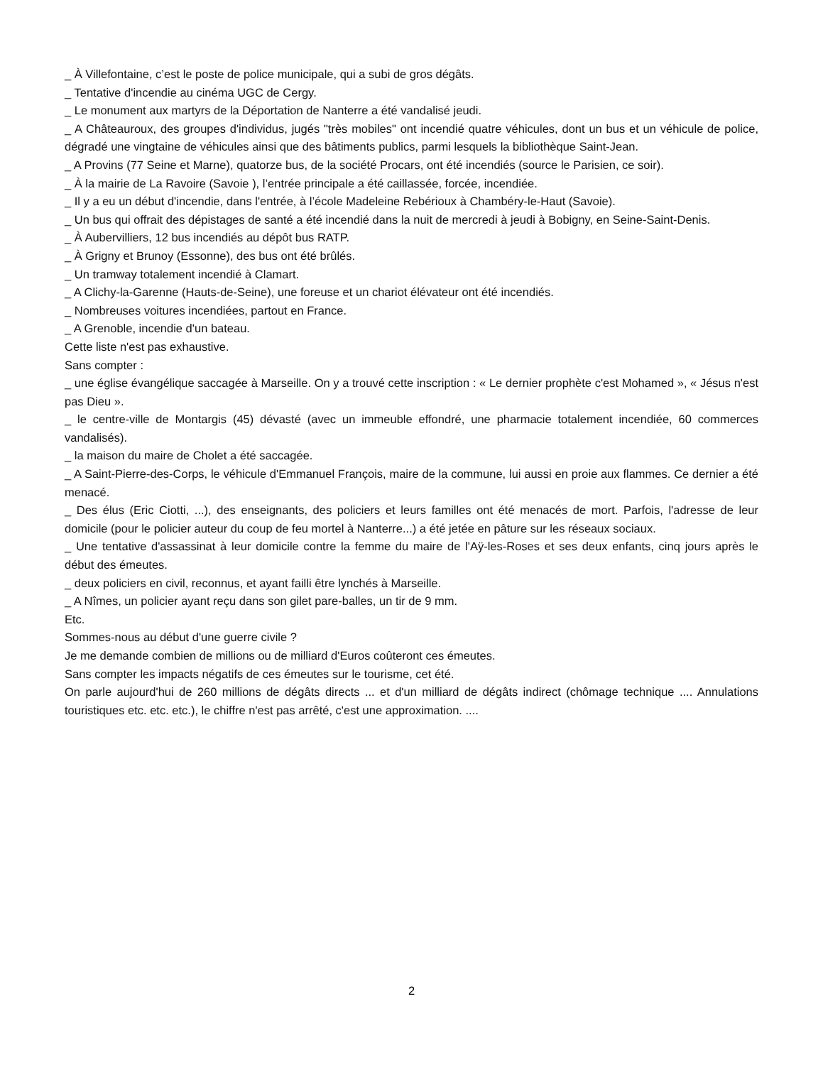_ À Villefontaine, c’est le poste de police municipale, qui a subi de gros dégâts.
_ Tentative d'incendie au cinéma UGC de Cergy.
_ Le monument aux martyrs de la Déportation de Nanterre a été vandalisé jeudi.
_ A Châteauroux, des groupes d'individus, jugés "très mobiles" ont incendié quatre véhicules, dont un bus et un véhicule de police, dégradé une vingtaine de véhicules ainsi que des bâtiments publics, parmi lesquels la bibliothèque Saint-Jean.
_ A Provins (77 Seine et Marne), quatorze bus, de la société Procars, ont été incendiés (source le Parisien, ce soir).
_ À la mairie de La Ravoire (Savoie ), l’entrée principale a été caillassée, forcée, incendiée.
_ Il y a eu un début d'incendie, dans l'entrée, à l’école Madeleine Rebérioux à Chambéry-le-Haut (Savoie).
_ Un bus qui offrait des dépistages de santé a été incendié dans la nuit de mercredi à jeudi à Bobigny, en Seine-Saint-Denis.
_ À Aubervilliers, 12 bus incendiés au dépôt bus RATP.
_ À Grigny et Brunoy (Essonne), des bus ont été brûlés.
_ Un tramway totalement incendié à Clamart.
_ A Clichy-la-Garenne (Hauts-de-Seine), une foreuse et un chariot élévateur ont été incendiés.
_ Nombreuses voitures incendiées, partout en France.
_ A Grenoble, incendie d'un bateau.
Cette liste n'est pas exhaustive.
Sans compter :
_ une église évangélique saccagée à Marseille. On y a trouvé cette inscription : « Le dernier prophète c'est Mohamed », « Jésus n'est pas Dieu ».
_ le centre-ville de Montargis (45) dévasté (avec un immeuble effondré, une pharmacie totalement incendiée, 60 commerces vandalisés).
_ la maison du maire de Cholet a été saccagée.
_ A Saint-Pierre-des-Corps, le véhicule d'Emmanuel François, maire de la commune, lui aussi en proie aux flammes. Ce dernier a été menacé.
_ Des élus (Eric Ciotti, ...), des enseignants, des policiers et leurs familles ont été menacés de mort. Parfois, l'adresse de leur domicile (pour le policier auteur du coup de feu mortel à Nanterre...) a été jetée en pâture sur les réseaux sociaux.
_ Une tentative d'assassinat à leur domicile contre la femme du maire de l'Aÿ-les-Roses et ses deux enfants, cinq jours après le début des émeutes.
_ deux policiers en civil, reconnus, et ayant failli être lynchés à Marseille.
_ A Nîmes, un policier ayant reçu dans son gilet pare-balles, un tir de 9 mm.
Etc.
Sommes-nous au début d'une guerre civile ?
Je me demande combien de millions ou de milliard d'Euros coûteront ces émeutes.
Sans compter les impacts négatifs de ces émeutes sur le tourisme, cet été.
On parle aujourd'hui de 260 millions de dégâts directs ... et d'un milliard de dégâts indirect (chômage technique .... Annulations touristiques etc. etc. etc.), le chiffre n'est pas arrêté, c'est une approximation. ....
2